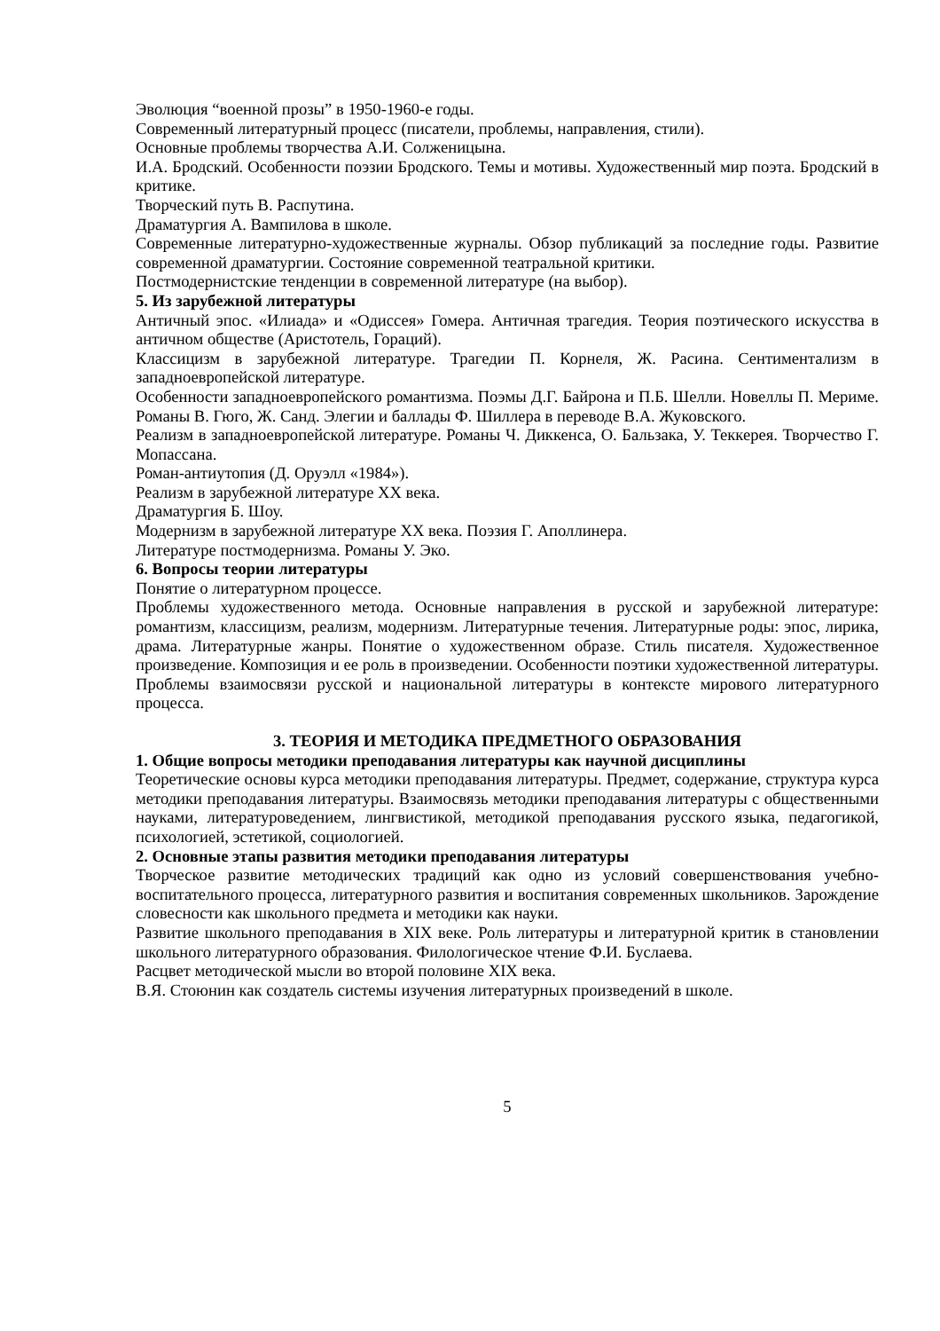Эволюция “военной прозы” в 1950-1960-е годы.
Современный литературный процесс (писатели, проблемы, направления, стили).
Основные проблемы творчества А.И. Солженицына.
И.А. Бродский. Особенности поэзии Бродского. Темы и мотивы. Художественный мир поэта. Бродский в критике.
Творческий путь В. Распутина.
Драматургия А. Вампилова в школе.
Современные литературно-художественные журналы. Обзор публикаций за последние годы. Развитие современной драматургии. Состояние современной театральной критики.
Постмодернистские тенденции в современной литературе (на выбор).
5. Из зарубежной литературы
Античный эпос. «Илиада» и «Одиссея» Гомера. Античная трагедия. Теория поэтического искусства в античном обществе (Аристотель, Гораций).
Классицизм в зарубежной литературе. Трагедии П. Корнеля, Ж. Расина. Сентиментализм в западноевропейской литературе.
Особенности западноевропейского романтизма. Поэмы Д.Г. Байрона и П.Б. Шелли. Новеллы П. Мериме. Романы В. Гюго, Ж. Санд. Элегии и баллады Ф. Шиллера в переводе В.А. Жуковского.
Реализм в западноевропейской литературе. Романы Ч. Диккенса, О. Бальзака, У. Теккерея. Творчество Г. Мопассана.
Роман-антиутопия (Д. Оруэлл «1984»).
Реализм в зарубежной литературе XX века.
Драматургия Б. Шоу.
Модернизм в зарубежной литературе XX века. Поэзия Г. Аполлинера.
Литературе постмодернизма. Романы У. Эко.
6. Вопросы теории литературы
Понятие о литературном процессе.
Проблемы художественного метода. Основные направления в русской и зарубежной литературе: романтизм, классицизм, реализм, модернизм. Литературные течения. Литературные роды: эпос, лирика, драма. Литературные жанры. Понятие о художественном образе. Стиль писателя. Художественное произведение. Композиция и ее роль в произведении. Особенности поэтики художественной литературы. Проблемы взаимосвязи русской и национальной литературы в контексте мирового литературного процесса.
3. ТЕОРИЯ И МЕТОДИКА ПРЕДМЕТНОГО ОБРАЗОВАНИЯ
1. Общие вопросы методики преподавания литературы как научной дисциплины
Теоретические основы курса методики преподавания литературы. Предмет, содержание, структура курса методики преподавания литературы. Взаимосвязь методики преподавания литературы с общественными науками, литературоведением, лингвистикой, методикой преподавания русского языка, педагогикой, психологией, эстетикой, социологией.
2. Основные этапы развития методики преподавания литературы
Творческое развитие методических традиций как одно из условий совершенствования учебно-воспитательного процесса, литературного развития и воспитания современных школьников. Зарождение словесности как школьного предмета и методики как науки.
Развитие школьного преподавания в XIX веке. Роль литературы и литературной критик в становлении школьного литературного образования. Филологическое чтение Ф.И. Буслаева.
Расцвет методической мысли во второй половине XIX века.
В.Я. Стоюнин как создатель системы изучения литературных произведений в школе.
5